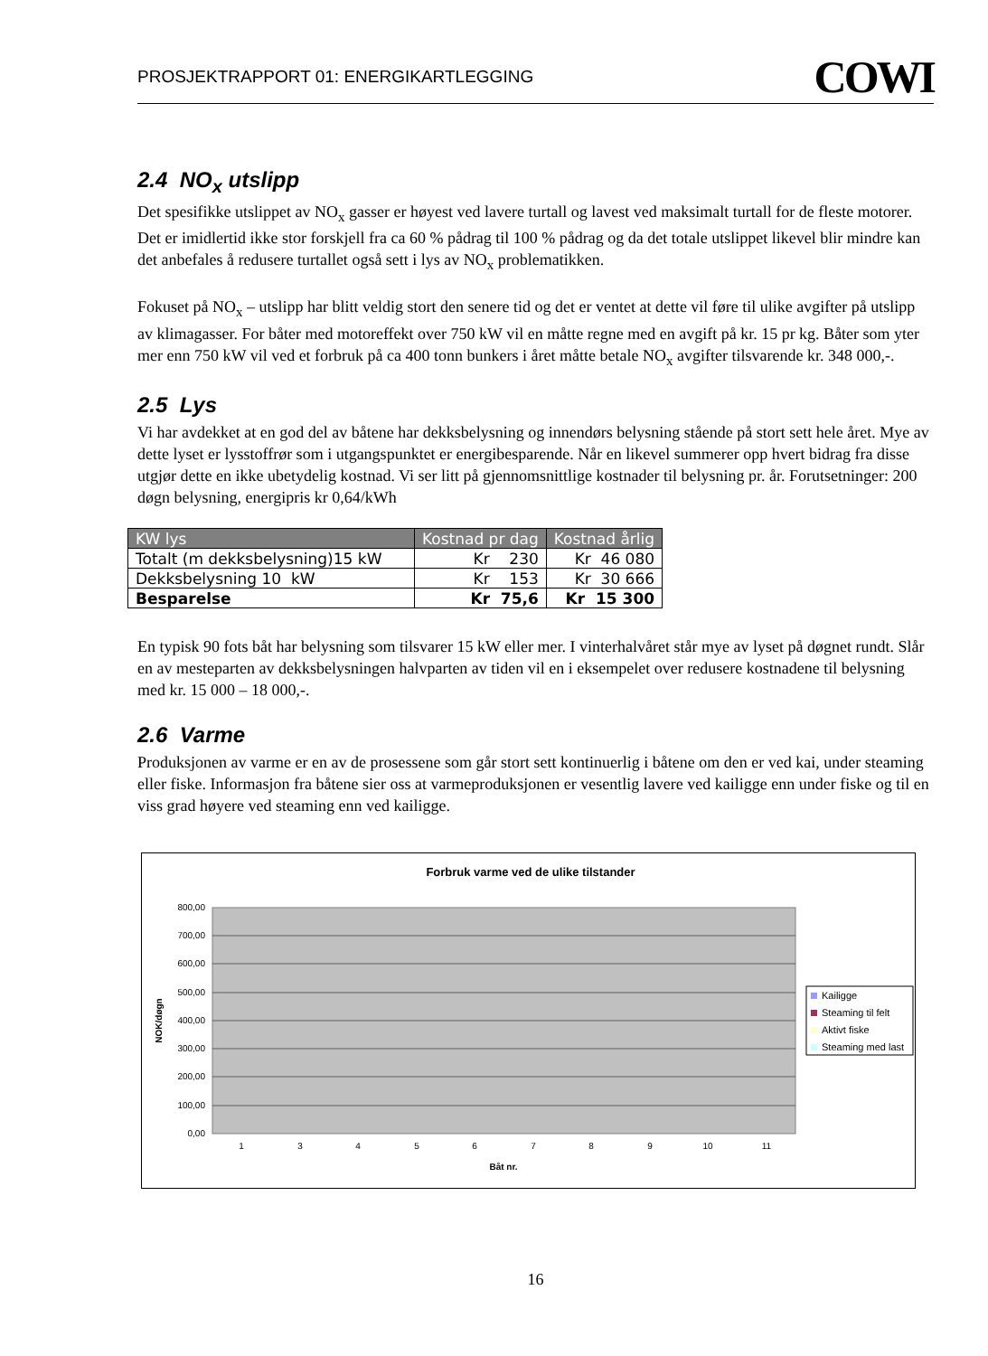PROSJEKTRAPPORT 01: ENERGIKARTLEGGING COWI
2.4 NO<sub>x</sub> utslipp
Det spesifikke utslippet av NO<sub>x</sub> gasser er høyest ved lavere turtall og lavest ved maksimalt turtall for de fleste motorer. Det er imidlertid ikke stor forskjell fra ca 60 % pådrag til 100 % pådrag og da det totale utslippet likevel blir mindre kan det anbefales å redusere turtallet også sett i lys av NO<sub>x</sub> problematikken.
Fokuset på NO<sub>x</sub> – utslipp har blitt veldig stort den senere tid og det er ventet at dette vil føre til ulike avgifter på utslipp av klimagasser. For båter med motoreffekt over 750 kW vil en måtte regne med en avgift på kr. 15 pr kg. Båter som yter mer enn 750 kW vil ved et forbruk på ca 400 tonn bunkers i året måtte betale NO<sub>x</sub> avgifter tilsvarende kr. 348 000,-.
2.5 Lys
Vi har avdekket at en god del av båtene har dekksbelysning og innendørs belysning stående på stort sett hele året. Mye av dette lyset er lysstoffrør som i utgangspunktet er energibesparende. Når en likevel summerer opp hvert bidrag fra disse utgjør dette en ikke ubetydelig kostnad. Vi ser litt på gjennomsnittlige kostnader til belysning pr. år. Forutsetninger: 200 døgn belysning, energipris kr 0,64/kWh
| KW lys | Kostnad pr dag | Kostnad årlig |
| --- | --- | --- |
| Totalt (m dekksbelysning)15 kW | Kr 230 | Kr 46 080 |
| Dekksbelysning 10 kW | Kr 153 | Kr 30 666 |
| Besparelse | Kr 75,6 | Kr 15 300 |
En typisk 90 fots båt har belysning som tilsvarer 15 kW eller mer. I vinterhalvåret står mye av lyset på døgnet rundt. Slår en av mesteparten av dekksbelysningen halvparten av tiden vil en i eksempelet over redusere kostnadene til belysning med kr. 15 000 – 18 000,-.
2.6 Varme
Produksjonen av varme er en av de prosessene som går stort sett kontinuerlig i båtene om den er ved kai, under steaming eller fiske. Informasjon fra båtene sier oss at varmeproduksjonen er vesentlig lavere ved kailigge enn under fiske og til en viss grad høyere ved steaming enn ved kailigge.
Forbruk varme ved de ulike tilstander
800,00
700,00
600,00
500,00
400,00
300,00
200,00
100,00
0,00
NOK/døgn
1
3
4
5
6
7
8
9
10
11
Båt nr.
Kailigge
Steaming til felt
Aktivt fiske
Steaming med last
16